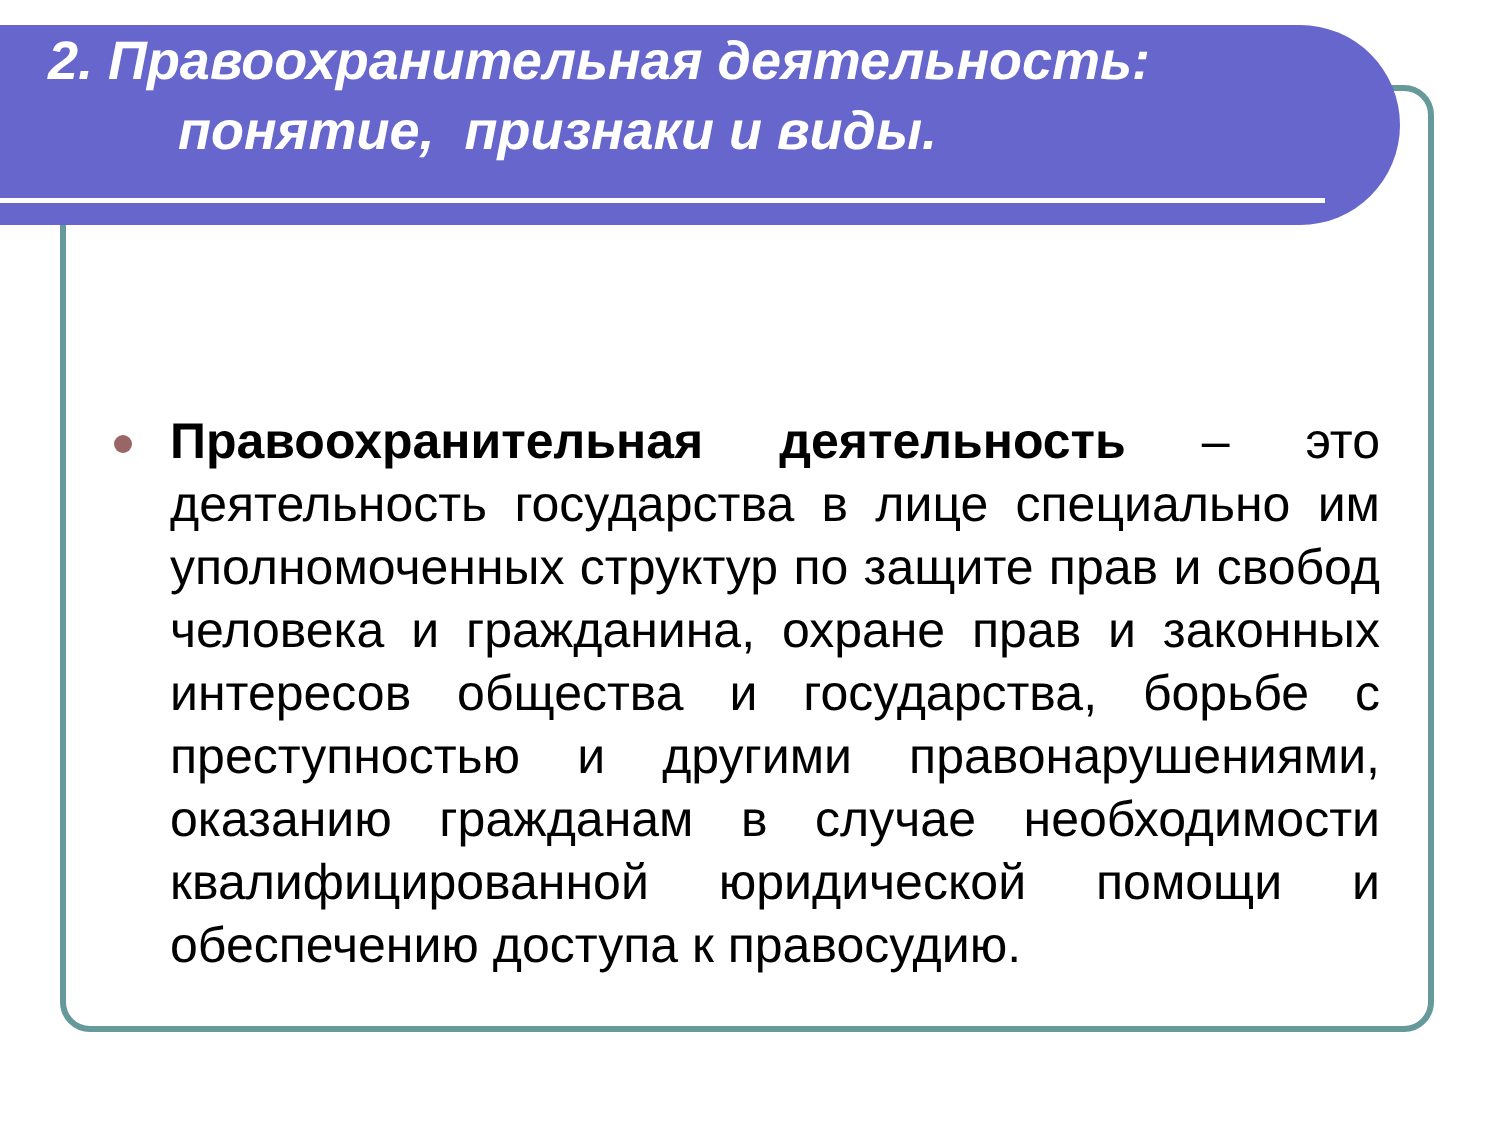2. Правоохранительная деятельность:
понятие, признаки и виды.
Правоохранительная деятельность – это деятельность государства в лице специально им уполномоченных структур по защите прав и свобод человека и гражданина, охране прав и законных интересов общества и государства, борьбе с преступностью и другими правонарушениями, оказанию гражданам в случае необходимости квалифицированной юридической помощи и обеспечению доступа к правосудию.